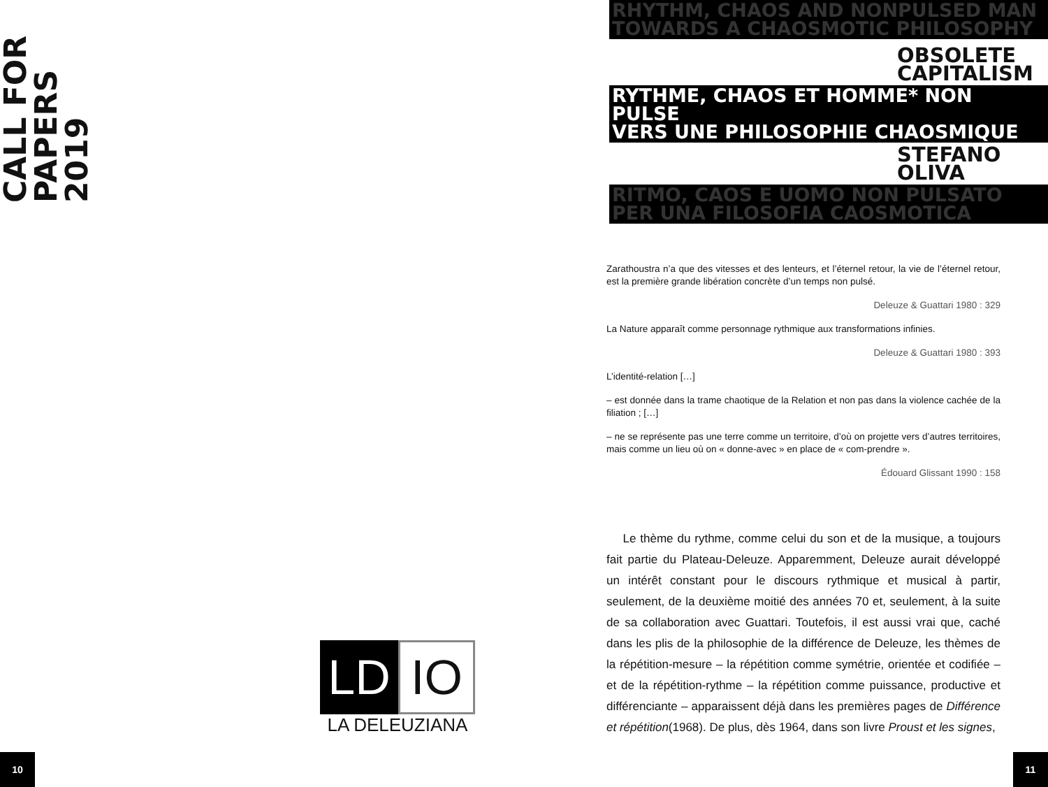CALL FOR PAPERS 2019
LD IO
LA DELEUZIANA
10
RHYTHM, CHAOS AND NONPULSED MAN
TOWARDS A CHAOSMOTIC PHILOSOPHY
OBSOLETE
CAPITALISM
RYTHME, CHAOS ET HOMME* NON PULSE
VERS UNE PHILOSOPHIE CHAOSMIQUE
STEFANO
OLIVA
RITMO, CAOS E UOMO NON PULSATO
PER UNA FILOSOFIA CAOSMOTICA
Zarathoustra n’a que des vitesses et des lenteurs, et l’éternel retour, la vie de l’éternel retour, est la première grande libération concrète d’un temps non pulsé.
Deleuze & Guattari 1980 : 329
La Nature apparaît comme personnage rythmique aux transformations infinies.
Deleuze & Guattari 1980 : 393
L’identité-relation […]
– est donnée dans la trame chaotique de la Relation et non pas dans la violence cachée de la filiation ; […]
– ne se représente pas une terre comme un territoire, d’où on projette vers d’autres territoires, mais comme un lieu où on « donne-avec » en place de « com-prendre ».
Édouard Glissant 1990 : 158
Le thème du rythme, comme celui du son et de la musique, a toujours fait partie du Plateau-Deleuze. Apparemment, Deleuze aurait développé un intérêt constant pour le discours rythmique et musical à partir, seulement, de la deuxième moitié des années 70 et, seulement, à la suite de sa collaboration avec Guattari. Toutefois, il est aussi vrai que, caché dans les plis de la philosophie de la différence de Deleuze, les thèmes de la répétition-mesure – la répétition comme symétrie, orientée et codifiée – et de la répétition-rythme – la répétition comme puissance, productive et différenciante – apparaissent déjà dans les premières pages de Différence et répétition(1968). De plus, dès 1964, dans son livre Proust et les signes,
11